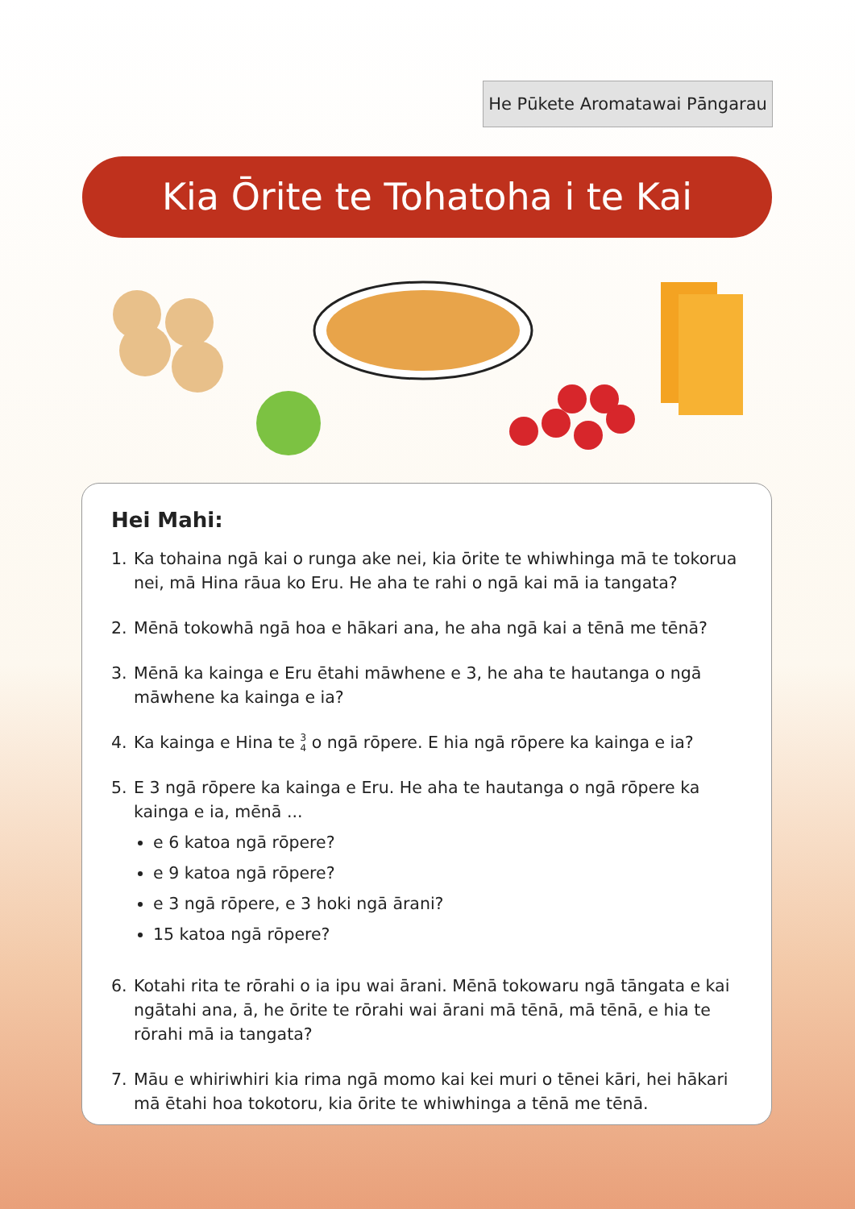He Pūkete Aromatawai Pāngarau
Kia Ōrite te Tohatoha i te Kai
Hei Mahi:
1. Ka tohaina ngā kai o runga ake nei, kia ōrite te whiwhinga mā te tokorua nei, mā Hina rāua ko Eru. He aha te rahi o ngā kai mā ia tangata?
2. Mēnā tokowhā ngā hoa e hākari ana, he aha ngā kai a tēnā me tēnā?
3. Mēnā ka kainga e Eru ētahi māwhene e 3, he aha te hautanga o ngā māwhene ka kainga e ia?
4. Ka kainga e Hina te 3
4 o ngā rōpere. E hia ngā rōpere ka kainga e ia?
5. E 3 ngā rōpere ka kainga e Eru. He aha te hautanga o ngā rōpere ka kainga e ia, mēnā ...
e 6 katoa ngā rōpere?
e 9 katoa ngā rōpere?
e 3 ngā rōpere, e 3 hoki ngā ārani?
15 katoa ngā rōpere?
6. Kotahi rita te rōrahi o ia ipu wai ārani. Mēnā tokowaru ngā tāngata e kai ngātahi ana, ā, he ōrite te rōrahi wai ārani mā tēnā, mā tēnā, e hia te rōrahi mā ia tangata?
7. Māu e whiriwhiri kia rima ngā momo kai kei muri o tēnei kāri, hei hākari mā ētahi hoa tokotoru, kia ōrite te whiwhinga a tēnā me tēnā.